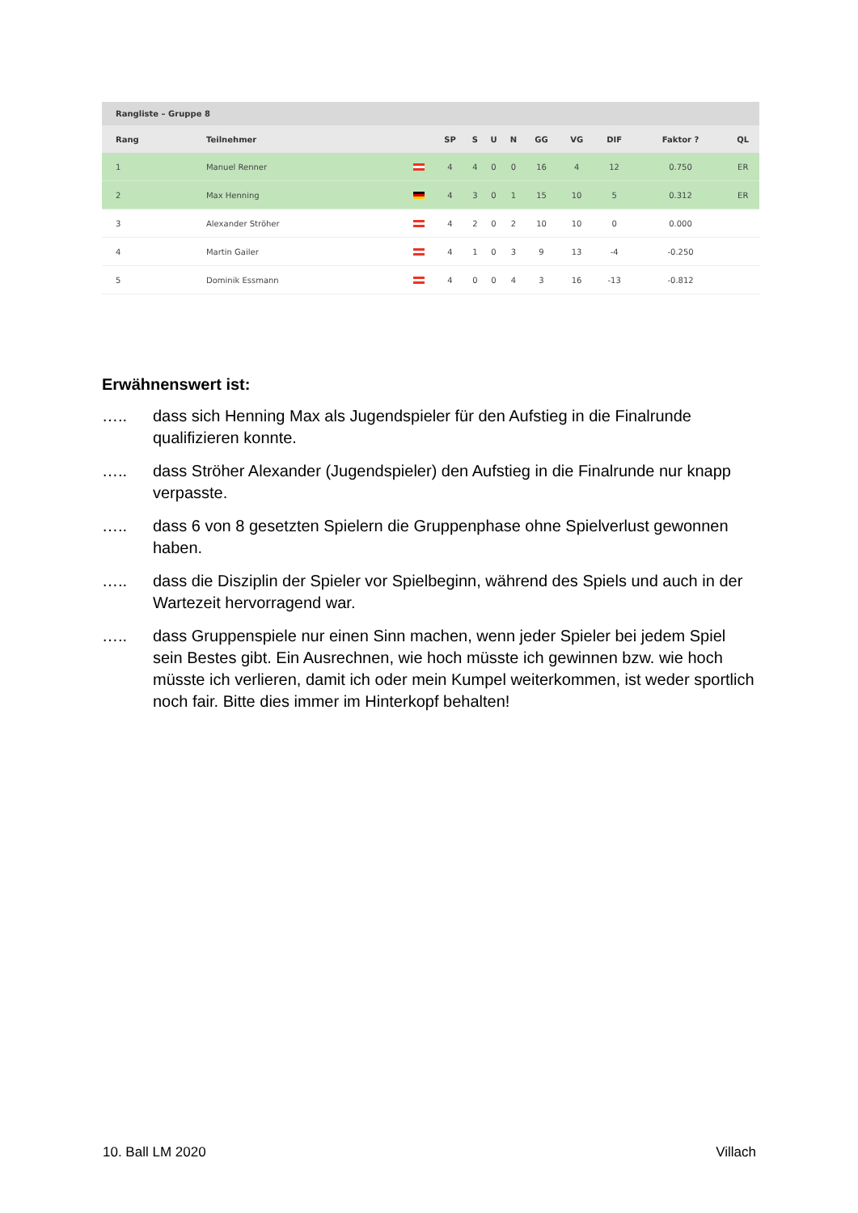Rangliste – Gruppe 8
| Rang | Teilnehmer | | SP | S | U | N | GG | VG | DIF | Faktor ? | QL |
| --- | --- | --- | --- | --- | --- | --- | --- | --- | --- | --- | --- |
| 1 | Manuel Renner | | 4 | 4 | 0 | 0 | 16 | 4 | 12 | 0.750 | ER |
| 2 | Max Henning | | 4 | 3 | 0 | 1 | 15 | 10 | 5 | 0.312 | ER |
| 3 | Alexander Ströher | | 4 | 2 | 0 | 2 | 10 | 10 | 0 | 0.000 | |
| 4 | Martin Gailer | | 4 | 1 | 0 | 3 | 9 | 13 | -4 | -0.250 | |
| 5 | Dominik Essmann | | 4 | 0 | 0 | 4 | 3 | 16 | -13 | -0.812 | |
Erwähnenswert ist:
….. dass sich Henning Max als Jugendspieler für den Aufstieg in die Finalrunde qualifizieren konnte.
….. dass Ströher Alexander (Jugendspieler) den Aufstieg in die Finalrunde nur knapp verpasste.
….. dass 6 von 8 gesetzten Spielern die Gruppenphase ohne Spielverlust gewonnen haben.
….. dass die Disziplin der Spieler vor Spielbeginn, während des Spiels und auch in der Wartezeit hervorragend war.
….. dass Gruppenspiele nur einen Sinn machen, wenn jeder Spieler bei jedem Spiel sein Bestes gibt. Ein Ausrechnen, wie hoch müsste ich gewinnen bzw. wie hoch müsste ich verlieren, damit ich oder mein Kumpel weiterkommen, ist weder sportlich noch fair. Bitte dies immer im Hinterkopf behalten!
10. Ball LM 2020 Villach